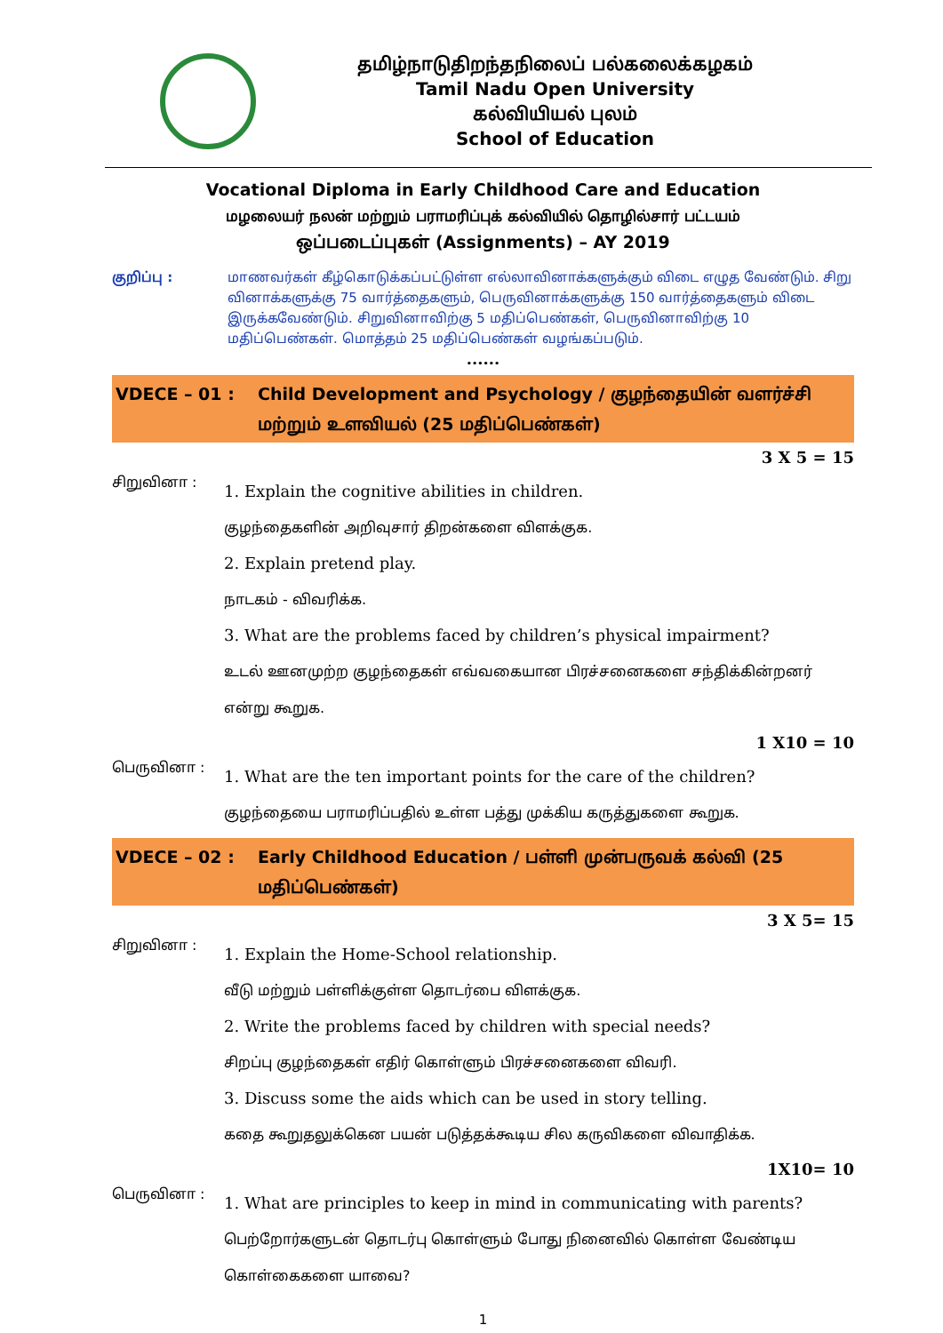தமிழ்நாடுதிறந்தநிலைப் பல்கலைக்கழகம்
Tamil Nadu Open University
கல்வியியல் புலம்
School of Education
Vocational Diploma in Early Childhood Care and Education
மழலையர் நலன் மற்றும் பராமரிப்புக் கல்வியில் தொழில்சார் பட்டயம்
ஒப்படைப்புகள் (Assignments) – AY 2019
குறிப்பு : மாணவர்கள் கீழ்கொடுக்கப்பட்டுள்ள எல்லாவினாக்களுக்கும் விடை எழுத வேண்டும். சிறு வினாக்களுக்கு 75 வார்த்தைகளும், பெருவினாக்களுக்கு 150 வார்த்தைகளும் விடை இருக்கவேண்டும். சிறுவினாவிற்கு 5 மதிப்பெண்கள், பெருவினாவிற்கு 10 மதிப்பெண்கள். மொத்தம் 25 மதிப்பெண்கள் வழங்கப்படும்.
......
VDECE – 01 : Child Development and Psychology / குழந்தையின் வளர்ச்சி மற்றும் உளவியல் (25 மதிப்பெண்கள்)
3 X 5 = 15
சிறுவினா :
1. Explain the cognitive abilities in children.
குழந்தைகளின் அறிவுசார் திறன்களை விளக்குக.
2. Explain pretend play.
நாடகம் - விவரிக்க.
3. What are the problems faced by children’s physical impairment?
உடல் ஊனமுற்ற குழந்தைகள் எவ்வகையான பிரச்சனைகளை சந்திக்கின்றனர் என்று கூறுக.
1 X10 = 10
பெருவினா :
1. What are the ten important points for the care of the children?
குழந்தையை பராமரிப்பதில் உள்ள பத்து முக்கிய கருத்துகளை கூறுக.
VDECE – 02 : Early Childhood Education / பள்ளி முன்பருவக் கல்வி (25 மதிப்பெண்கள்)
3 X 5= 15
சிறுவினா :
1. Explain the Home-School relationship.
வீடு மற்றும் பள்ளிக்குள்ள தொடர்பை விளக்குக.
2. Write the problems faced by children with special needs?
சிறப்பு குழந்தைகள் எதிர் கொள்ளும் பிரச்சனைகளை விவரி.
3. Discuss some the aids which can be used in story telling.
கதை கூறுதலுக்கென பயன் படுத்தக்கூடிய சில கருவிகளை விவாதிக்க.
1X10= 10
பெருவினா :
1. What are principles to keep in mind in communicating with parents?
பெற்றோர்களுடன் தொடர்பு கொள்ளும் போது நினைவில் கொள்ள வேண்டிய கொள்கைகளை யாவை?
1